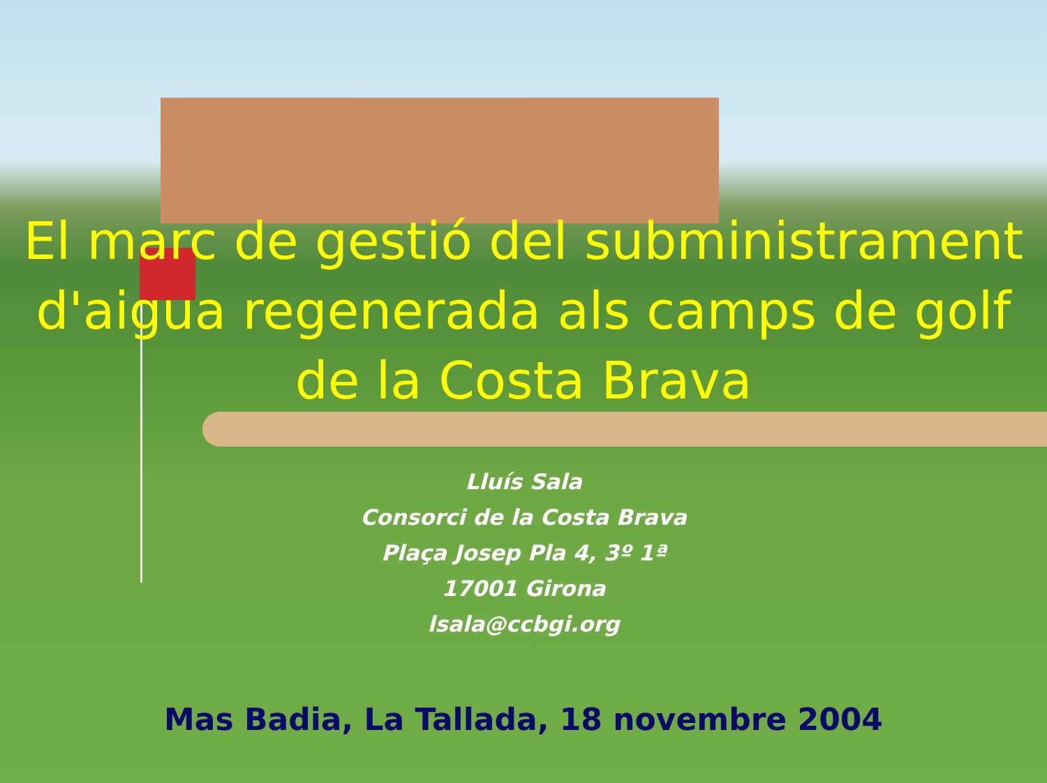El marc de gestió del subministrament d'aigua regenerada als camps de golf de la Costa Brava
Lluís Sala
Consorci de la Costa Brava
Plaça Josep Pla 4, 3º 1ª
17001 Girona
lsala@ccbgi.org
Mas Badia, La Tallada, 18 novembre 2004